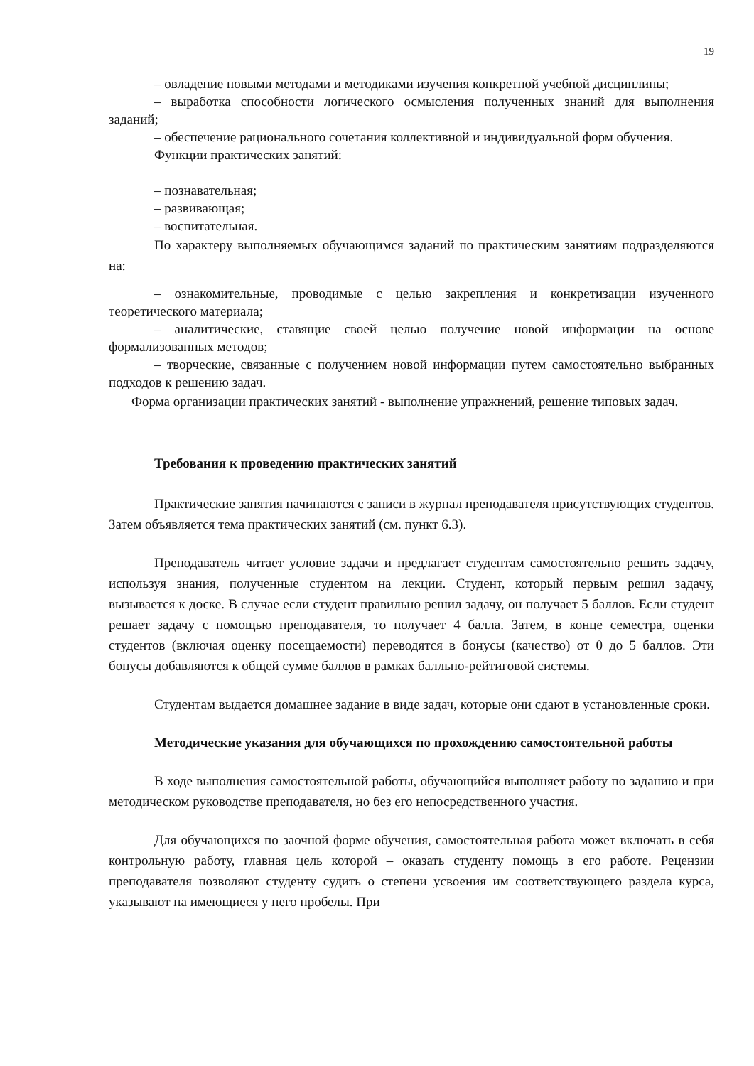19
– овладение новыми методами и методиками изучения конкретной учебной дисциплины;
– выработка способности логического осмысления полученных знаний для выполнения заданий;
– обеспечение рационального сочетания коллективной и индивидуальной форм обучения.
Функции практических занятий:
– познавательная;
– развивающая;
– воспитательная.
По характеру выполняемых обучающимся заданий по практическим занятиям подразделяются на:
– ознакомительные, проводимые с целью закрепления и конкретизации изученного теоретического материала;
– аналитические, ставящие своей целью получение новой информации на основе формализованных методов;
– творческие, связанные с получением новой информации путем самостоятельно выбранных подходов к решению задач.
Форма организации практических занятий - выполнение упражнений, решение типовых задач.
Требования к проведению практических занятий
Практические занятия начинаются с записи в журнал преподавателя присутствующих студентов. Затем объявляется тема практических занятий (см. пункт 6.3).
Преподаватель читает условие задачи и предлагает студентам самостоятельно решить задачу, используя знания, полученные студентом на лекции. Студент, который первым решил задачу, вызывается к доске. В случае если студент правильно решил задачу, он получает 5 баллов. Если студент решает задачу с помощью преподавателя, то получает 4 балла. Затем, в конце семестра, оценки студентов (включая оценку посещаемости) переводятся в бонусы (качество) от 0 до 5 баллов. Эти бонусы добавляются к общей сумме баллов в рамках балльно-рейтиговой системы.
Студентам выдается домашнее задание в виде задач, которые они сдают в установленные сроки.
Методические указания для обучающихся по прохождению самостоятельной работы
В ходе выполнения самостоятельной работы, обучающийся выполняет работу по заданию и при методическом руководстве преподавателя, но без его непосредственного участия.
Для обучающихся по заочной форме обучения, самостоятельная работа может включать в себя контрольную работу, главная цель которой – оказать студенту помощь в его работе. Рецензии преподавателя позволяют студенту судить о степени усвоения им соответствующего раздела курса, указывают на имеющиеся у него пробелы. При